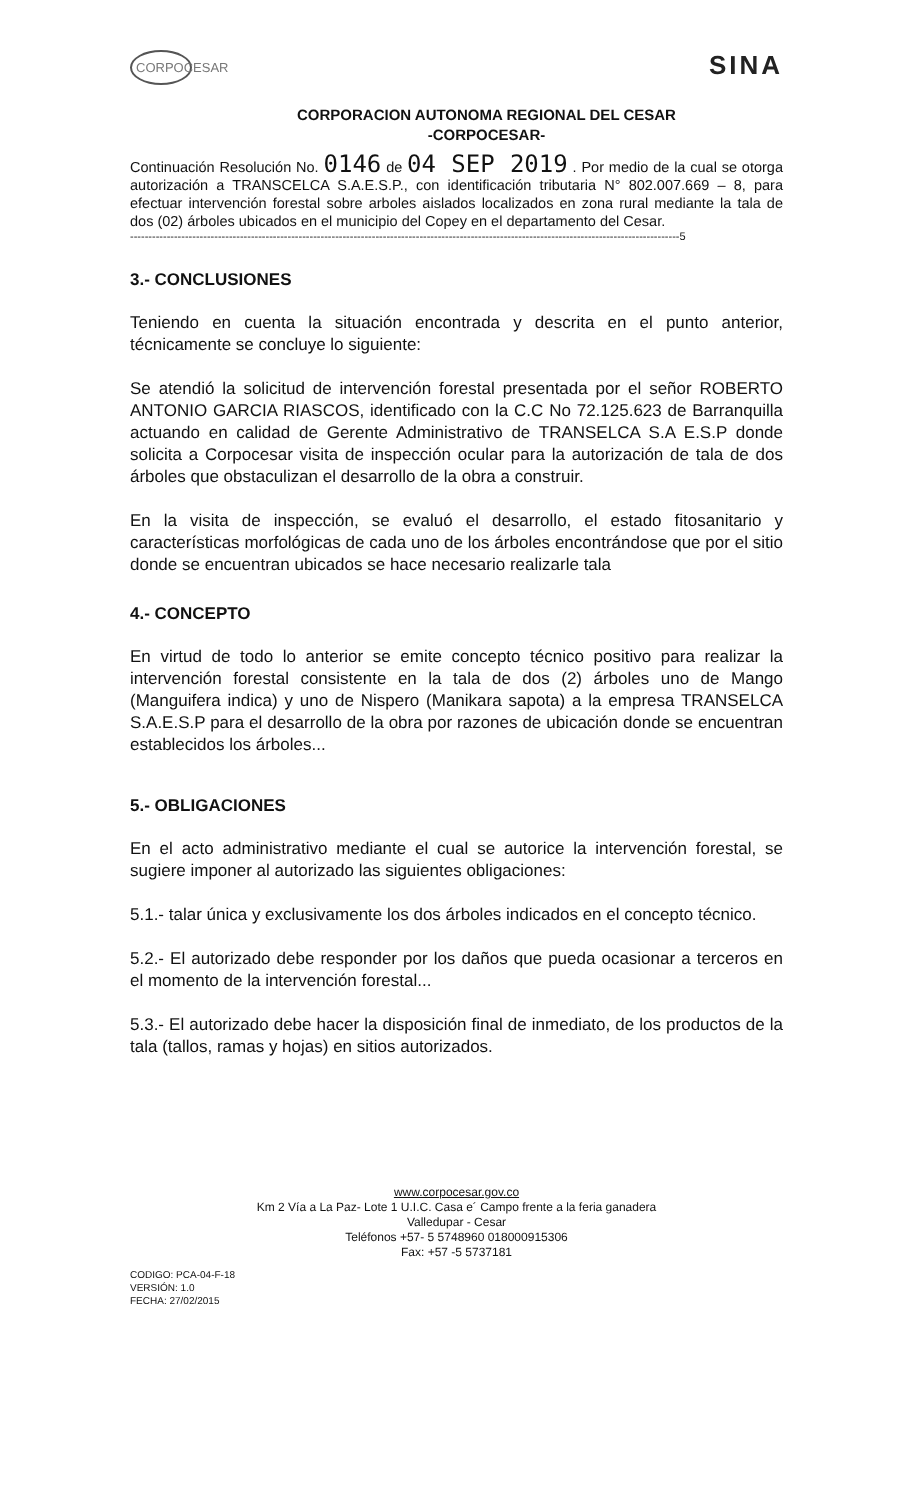CORPOCESAR
SINA
CORPORACION AUTONOMA REGIONAL DEL CESAR
-CORPOCESAR-
Continuación Resolución No. 0146 de 04 SEP 2019 . Por medio de la cual se otorga autorización a TRANSCELCA S.A.E.S.P., con identificación tributaria N° 802.007.669 – 8, para efectuar intervención forestal sobre arboles aislados localizados en zona rural mediante la tala de dos (02) árboles ubicados en el municipio del Copey en el departamento del Cesar.
------------------------------------------------------------------------------------------------------------------------------------------------------5
3.- CONCLUSIONES
Teniendo en cuenta la situación encontrada y descrita en el punto anterior, técnicamente se concluye lo siguiente:
Se atendió la solicitud de intervención forestal presentada por el señor ROBERTO ANTONIO GARCIA RIASCOS, identificado con la C.C No 72.125.623 de Barranquilla actuando en calidad de Gerente Administrativo de TRANSELCA S.A E.S.P donde solicita a Corpocesar visita de inspección ocular para la autorización de tala de dos árboles que obstaculizan el desarrollo de la obra a construir.
En la visita de inspección, se evaluó el desarrollo, el estado fitosanitario y características morfológicas de cada uno de los árboles encontrándose que por el sitio donde se encuentran ubicados se hace necesario realizarle tala
4.- CONCEPTO
En virtud de todo lo anterior se emite concepto técnico positivo para realizar la intervención forestal consistente en la tala de dos (2) árboles uno de Mango (Manguifera indica) y uno de Nispero (Manikara sapota) a la empresa TRANSELCA S.A.E.S.P para el desarrollo de la obra por razones de ubicación donde se encuentran establecidos los árboles...
5.- OBLIGACIONES
En el acto administrativo mediante el cual se autorice la intervención forestal, se sugiere imponer al autorizado las siguientes obligaciones:
5.1.- talar única y exclusivamente los dos árboles indicados en el concepto técnico.
5.2.- El autorizado debe responder por los daños que pueda ocasionar a terceros en el momento de la intervención forestal...
5.3.- El autorizado debe hacer la disposición final de inmediato, de los productos de la tala (tallos, ramas y hojas) en sitios autorizados.
www.corpocesar.gov.co
Km 2 Vía a La Paz- Lote 1 U.I.C. Casa e´ Campo frente a la feria ganadera
Valledupar - Cesar
Teléfonos +57- 5 5748960 018000915306
Fax: +57 -5 5737181
CODIGO: PCA-04-F-18
VERSIÓN: 1.0
FECHA: 27/02/2015